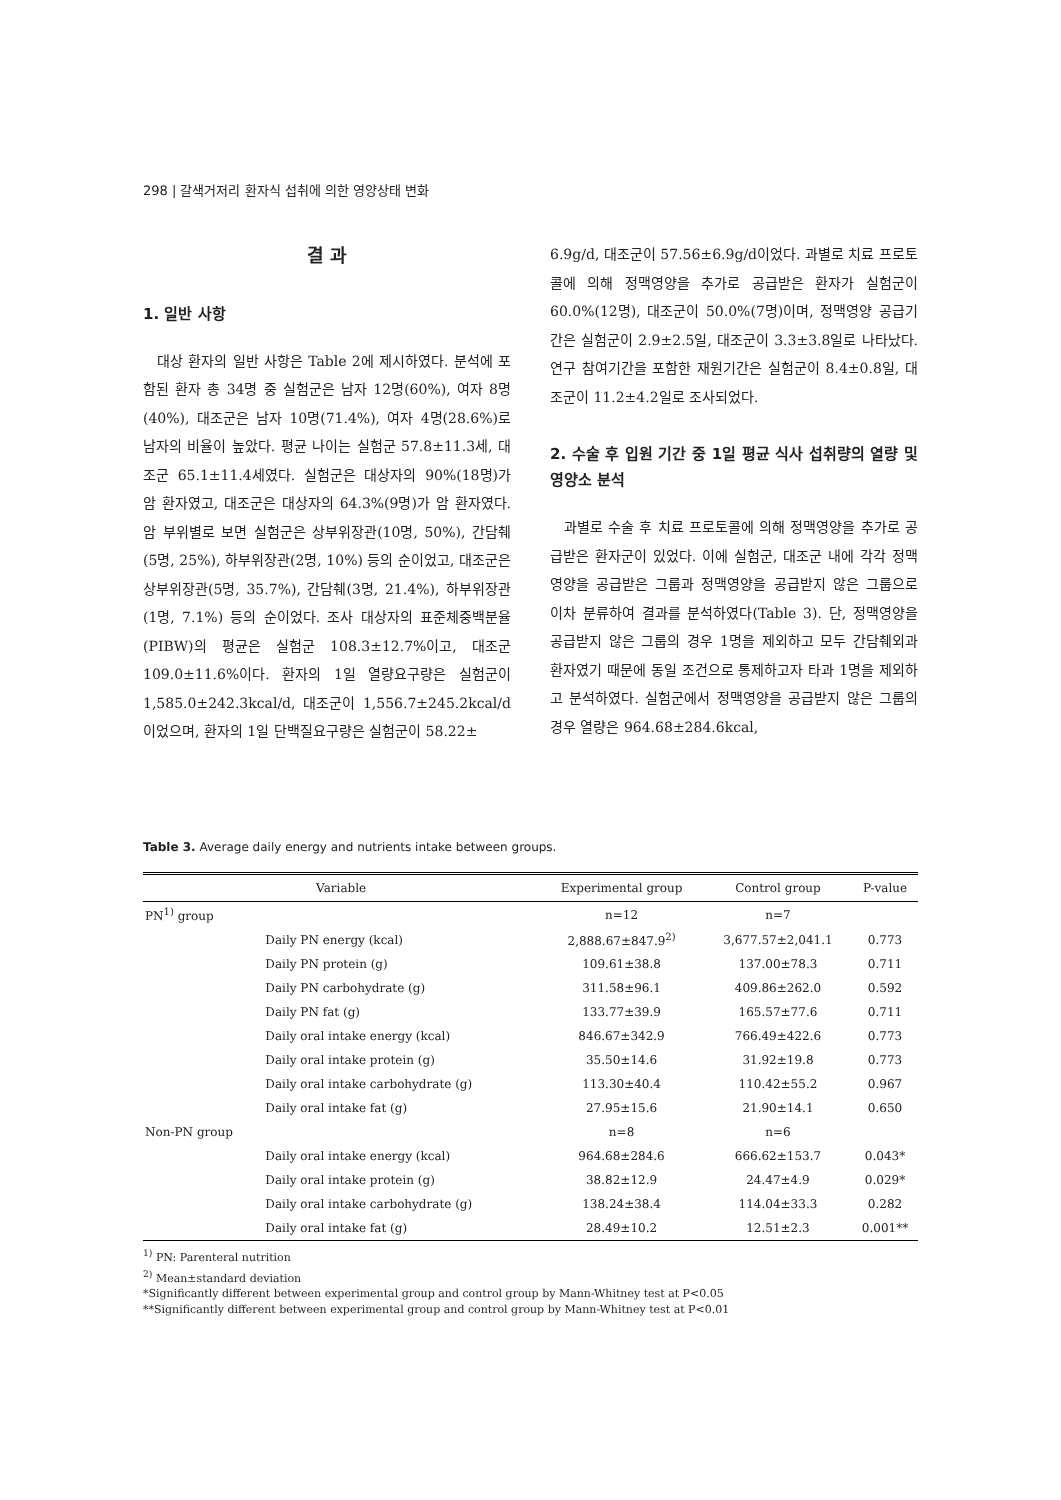298 | 갈색거저리 환자식 섭취에 의한 영양상태 변화
결 과
1. 일반 사항
대상 환자의 일반 사항은 Table 2에 제시하였다. 분석에 포함된 환자 총 34명 중 실험군은 남자 12명(60%), 여자 8명(40%), 대조군은 남자 10명(71.4%), 여자 4명(28.6%)로 남자의 비율이 높았다. 평균 나이는 실험군 57.8±11.3세, 대조군 65.1±11.4세였다. 실험군은 대상자의 90%(18명)가 암 환자였고, 대조군은 대상자의 64.3%(9명)가 암 환자였다. 암 부위별로 보면 실험군은 상부위장관(10명, 50%), 간담췌(5명, 25%), 하부위장관(2명, 10%) 등의 순이었고, 대조군은 상부위장관(5명, 35.7%), 간담췌(3명, 21.4%), 하부위장관(1명, 7.1%) 등의 순이었다. 조사 대상자의 표준체중백분율(PIBW)의 평균은 실험군 108.3±12.7%이고, 대조군 109.0±11.6%이다. 환자의 1일 열량요구량은 실험군이 1,585.0±242.3kcal/d, 대조군이 1,556.7±245.2kcal/d이었으며, 환자의 1일 단백질요구량은 실험군이 58.22±
6.9g/d, 대조군이 57.56±6.9g/d이었다. 과별로 치료 프로토콜에 의해 정맥영양을 추가로 공급받은 환자가 실험군이 60.0%(12명), 대조군이 50.0%(7명)이며, 정맥영양 공급기간은 실험군이 2.9±2.5일, 대조군이 3.3±3.8일로 나타났다. 연구 참여기간을 포함한 재원기간은 실험군이 8.4±0.8일, 대조군이 11.2±4.2일로 조사되었다.
2. 수술 후 입원 기간 중 1일 평균 식사 섭취량의 열량 및 영양소 분석
과별로 수술 후 치료 프로토콜에 의해 정맥영양을 추가로 공급받은 환자군이 있었다. 이에 실험군, 대조군 내에 각각 정맥영양을 공급받은 그룹과 정맥영양을 공급받지 않은 그룹으로 이차 분류하여 결과를 분석하였다(Table 3). 단, 정맥영양을 공급받지 않은 그룹의 경우 1명을 제외하고 모두 간담췌외과 환자였기 때문에 동일 조건으로 통제하고자 타과 1명을 제외하고 분석하였다. 실험군에서 정맥영양을 공급받지 않은 그룹의 경우 열량은 964.68±284.6kcal,
Table 3. Average daily energy and nutrients intake between groups.
| Variable | | Experimental group | Control group | P-value |
| --- | --- | --- | --- | --- |
| PN<sup>1)</sup> group | | n=12 | n=7 | |
| | Daily PN energy (kcal) | 2,888.67±847.9<sup>2)</sup> | 3,677.57±2,041.1 | 0.773 |
| | Daily PN protein (g) | 109.61±38.8 | 137.00±78.3 | 0.711 |
| | Daily PN carbohydrate (g) | 311.58±96.1 | 409.86±262.0 | 0.592 |
| | Daily PN fat (g) | 133.77±39.9 | 165.57±77.6 | 0.711 |
| | Daily oral intake energy (kcal) | 846.67±342.9 | 766.49±422.6 | 0.773 |
| | Daily oral intake protein (g) | 35.50±14.6 | 31.92±19.8 | 0.773 |
| | Daily oral intake carbohydrate (g) | 113.30±40.4 | 110.42±55.2 | 0.967 |
| | Daily oral intake fat (g) | 27.95±15.6 | 21.90±14.1 | 0.650 |
| Non-PN group | | n=8 | n=6 | |
| | Daily oral intake energy (kcal) | 964.68±284.6 | 666.62±153.7 | 0.043* |
| | Daily oral intake protein (g) | 38.82±12.9 | 24.47±4.9 | 0.029* |
| | Daily oral intake carbohydrate (g) | 138.24±38.4 | 114.04±33.3 | 0.282 |
| | Daily oral intake fat (g) | 28.49±10.2 | 12.51±2.3 | 0.001** |
<sup>1)</sup> PN: Parenteral nutrition
<sup>2)</sup> Mean±standard deviation
*Significantly different between experimental group and control group by Mann-Whitney test at P<0.05
**Significantly different between experimental group and control group by Mann-Whitney test at P<0.01